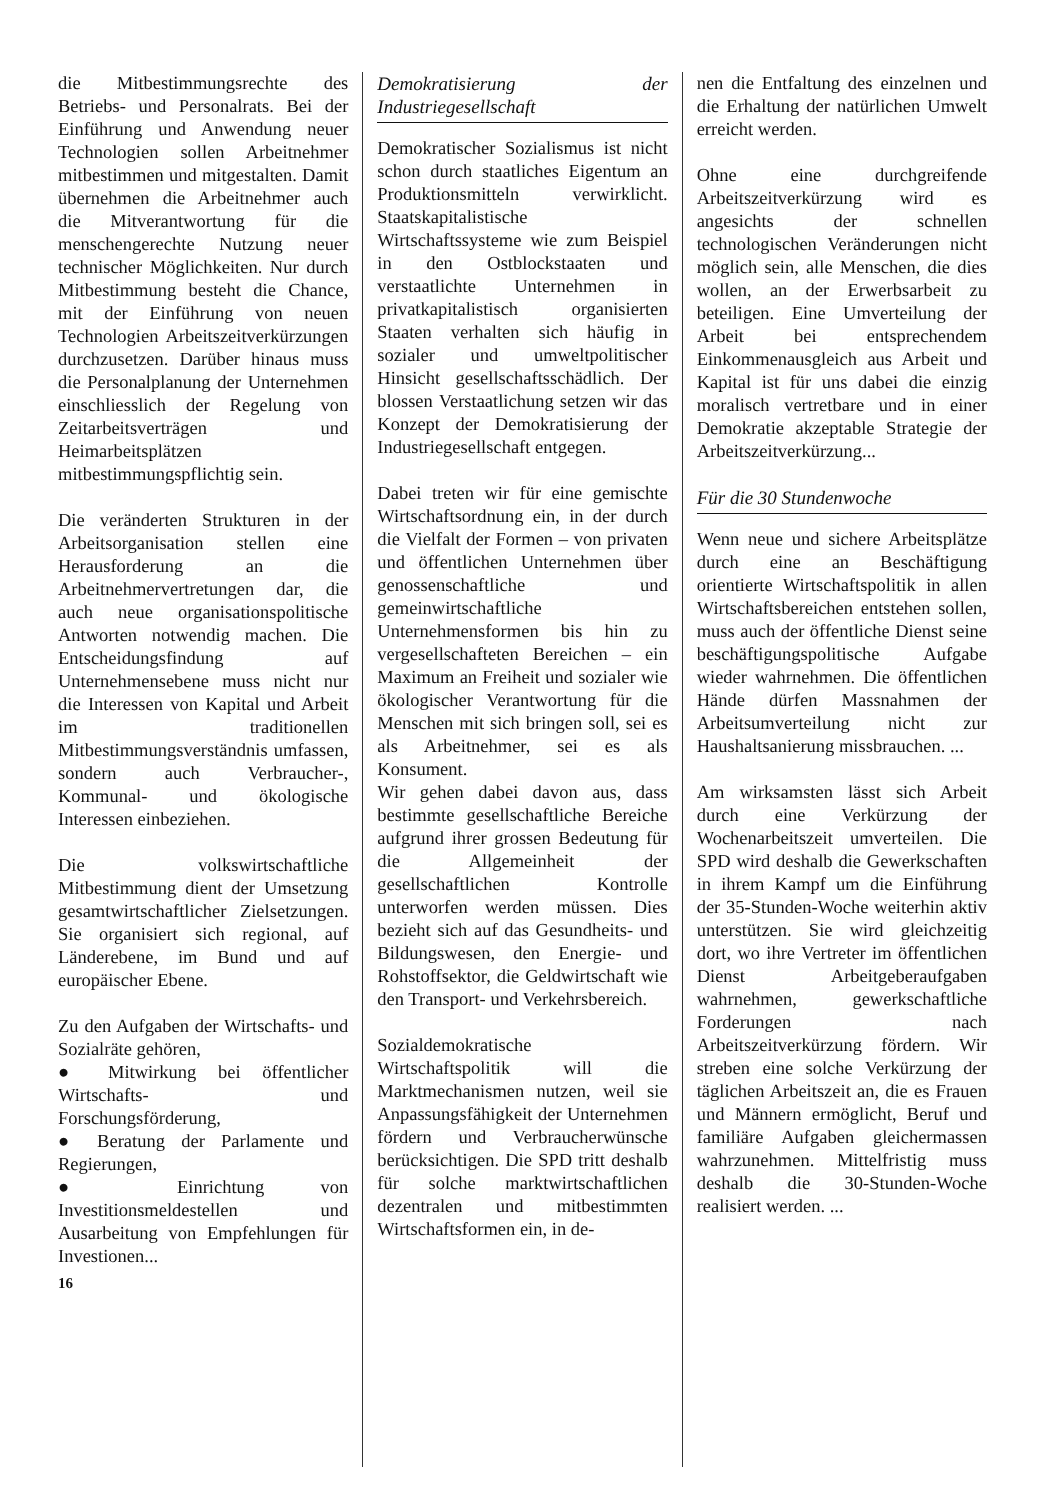die Mitbestimmungsrechte des Betriebs- und Personalrats. Bei der Einführung und Anwendung neuer Technologien sollen Arbeitnehmer mitbestimmen und mitgestalten. Damit übernehmen die Arbeitnehmer auch die Mitverantwortung für die menschengerechte Nutzung neuer technischer Möglichkeiten. Nur durch Mitbestimmung besteht die Chance, mit der Einführung von neuen Technologien Arbeitszeitverkürzungen durchzusetzen. Darüber hinaus muss die Personalplanung der Unternehmen einschliesslich der Regelung von Zeitarbeitsverträgen und Heimarbeitsplätzen mitbestimmungspflichtig sein.
Die veränderten Strukturen in der Arbeitsorganisation stellen eine Herausforderung an die Arbeitnehmervertretungen dar, die auch neue organisationspolitische Antworten notwendig machen. Die Entscheidungsfindung auf Unternehmensebene muss nicht nur die Interessen von Kapital und Arbeit im traditionellen Mitbestimmungsverständnis umfassen, sondern auch Verbraucher-, Kommunal- und ökologische Interessen einbeziehen.
Die volkswirtschaftliche Mitbestimmung dient der Umsetzung gesamtwirtschaftlicher Zielsetzungen. Sie organisiert sich regional, auf Länderebene, im Bund und auf europäischer Ebene.
Zu den Aufgaben der Wirtschafts- und Sozialräte gehören,
● Mitwirkung bei öffentlicher Wirtschafts- und Forschungsförderung,
● Beratung der Parlamente und Regierungen,
● Einrichtung von Investitionsmeldestellen und Ausarbeitung von Empfehlungen für Investionen...
16
Demokratisierung der Industriegesellschaft
Demokratischer Sozialismus ist nicht schon durch staatliches Eigentum an Produktionsmitteln verwirklicht. Staatskapitalistische Wirtschaftssysteme wie zum Beispiel in den Ostblockstaaten und verstaatlichte Unternehmen in privatkapitalistisch organisierten Staaten verhalten sich häufig in sozialer und umweltpolitischer Hinsicht gesellschaftsschädlich. Der blossen Verstaatlichung setzen wir das Konzept der Demokratisierung der Industriegesellschaft entgegen.
Dabei treten wir für eine gemischte Wirtschaftsordnung ein, in der durch die Vielfalt der Formen – von privaten und öffentlichen Unternehmen über genossenschaftliche und gemeinwirtschaftliche Unternehmensformen bis hin zu vergesellschafteten Bereichen – ein Maximum an Freiheit und sozialer wie ökologischer Verantwortung für die Menschen mit sich bringen soll, sei es als Arbeitnehmer, sei es als Konsument.
Wir gehen dabei davon aus, dass bestimmte gesellschaftliche Bereiche aufgrund ihrer grossen Bedeutung für die Allgemeinheit der gesellschaftlichen Kontrolle unterworfen werden müssen. Dies bezieht sich auf das Gesundheits- und Bildungswesen, den Energie- und Rohstoffsektor, die Geldwirtschaft wie den Transport- und Verkehrsbereich.
Sozialdemokratische Wirtschaftspolitik will die Marktmechanismen nutzen, weil sie Anpassungsfähigkeit der Unternehmen fördern und Verbraucherwünsche berücksichtigen. Die SPD tritt deshalb für solche marktwirtschaftlichen dezentralen und mitbestimmten Wirtschaftsformen ein, in de-
nen die Entfaltung des einzelnen und die Erhaltung der natürlichen Umwelt erreicht werden.
Ohne eine durchgreifende Arbeitszeitverkürzung wird es angesichts der schnellen technologischen Veränderungen nicht möglich sein, alle Menschen, die dies wollen, an der Erwerbsarbeit zu beteiligen. Eine Umverteilung der Arbeit bei entsprechendem Einkommenausgleich aus Arbeit und Kapital ist für uns dabei die einzig moralisch vertretbare und in einer Demokratie akzeptable Strategie der Arbeitszeitverkürzung...
Für die 30 Stundenwoche
Wenn neue und sichere Arbeitsplätze durch eine an Beschäftigung orientierte Wirtschaftspolitik in allen Wirtschaftsbereichen entstehen sollen, muss auch der öffentliche Dienst seine beschäftigungspolitische Aufgabe wieder wahrnehmen. Die öffentlichen Hände dürfen Massnahmen der Arbeitsumverteilung nicht zur Haushaltsanierung missbrauchen. ...
Am wirksamsten lässt sich Arbeit durch eine Verkürzung der Wochenarbeitszeit umverteilen. Die SPD wird deshalb die Gewerkschaften in ihrem Kampf um die Einführung der 35-Stunden-Woche weiterhin aktiv unterstützen. Sie wird gleichzeitig dort, wo ihre Vertreter im öffentlichen Dienst Arbeitgeberaufgaben wahrnehmen, gewerkschaftliche Forderungen nach Arbeitszeitverkürzung fördern. Wir streben eine solche Verkürzung der täglichen Arbeitszeit an, die es Frauen und Männern ermöglicht, Beruf und familiäre Aufgaben gleichermassen wahrzunehmen. Mittelfristig muss deshalb die 30-Stunden-Woche realisiert werden. ...